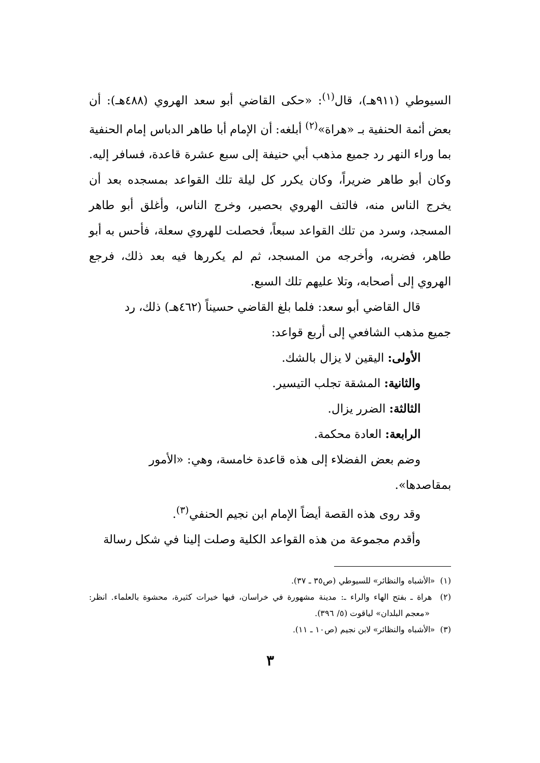السيوطي (٩١١هـ)، قال<sup>(١)</sup>: «حكى القاضي أبو سعد الهروي (٤٨٨هـ): أن بعض أئمة الحنفية بـ «هراة»<sup>(٢)</sup> أبلغه: أن الإمام أبا طاهر الدباس إمام الحنفية بما وراء النهر رد جميع مذهب أبي حنيفة إلى سبع عشرة قاعدة، فسافر إليه. وكان أبو طاهر ضريراً، وكان يكرر كل ليلة تلك القواعد بمسجده بعد أن يخرج الناس منه، فالتف الهروي بحصير، وخرج الناس، وأغلق أبو طاهر المسجد، وسرد من تلك القواعد سبعاً، فحصلت للهروي سعلة، فأحس به أبو طاهر، فضربه، وأخرجه من المسجد، ثم لم يكررها فيه بعد ذلك، فرجع الهروي إلى أصحابه، وتلا عليهم تلك السبع.
قال القاضي أبو سعد: فلما بلغ القاضي حسيناً (٤٦٢هـ) ذلك، رد
جميع مذهب الشافعي إلى أربع قواعد:
الأولى: اليقين لا يزال بالشك.
والثانية: المشقة تجلب التيسير.
الثالثة: الضرر يزال.
الرابعة: العادة محكمة.
وضم بعض الفضلاء إلى هذه قاعدة خامسة، وهي: «الأمور
بمقاصدها».
وقد روى هذه القصة أيضاً الإمام ابن نجيم الحنفي<sup>(٣)</sup>.
وأقدم مجموعة من هذه القواعد الكلية وصلت إلينا في شكل رسالة
(١) «الأشباه والنظائر» للسيوطي (ص٣٥ ـ ٣٧).
(٢) هراة ـ بفتح الهاء والراء ـ: مدينة مشهورة في خراسان، فيها خيرات كثيرة، محشوة بالعلماء. انظر: «معجم البلدان» لياقوت (٥/ ٣٩٦).
(٣) «الأشباه والنظائر» لابن نجيم (ص١٠ ـ ١١).
٣